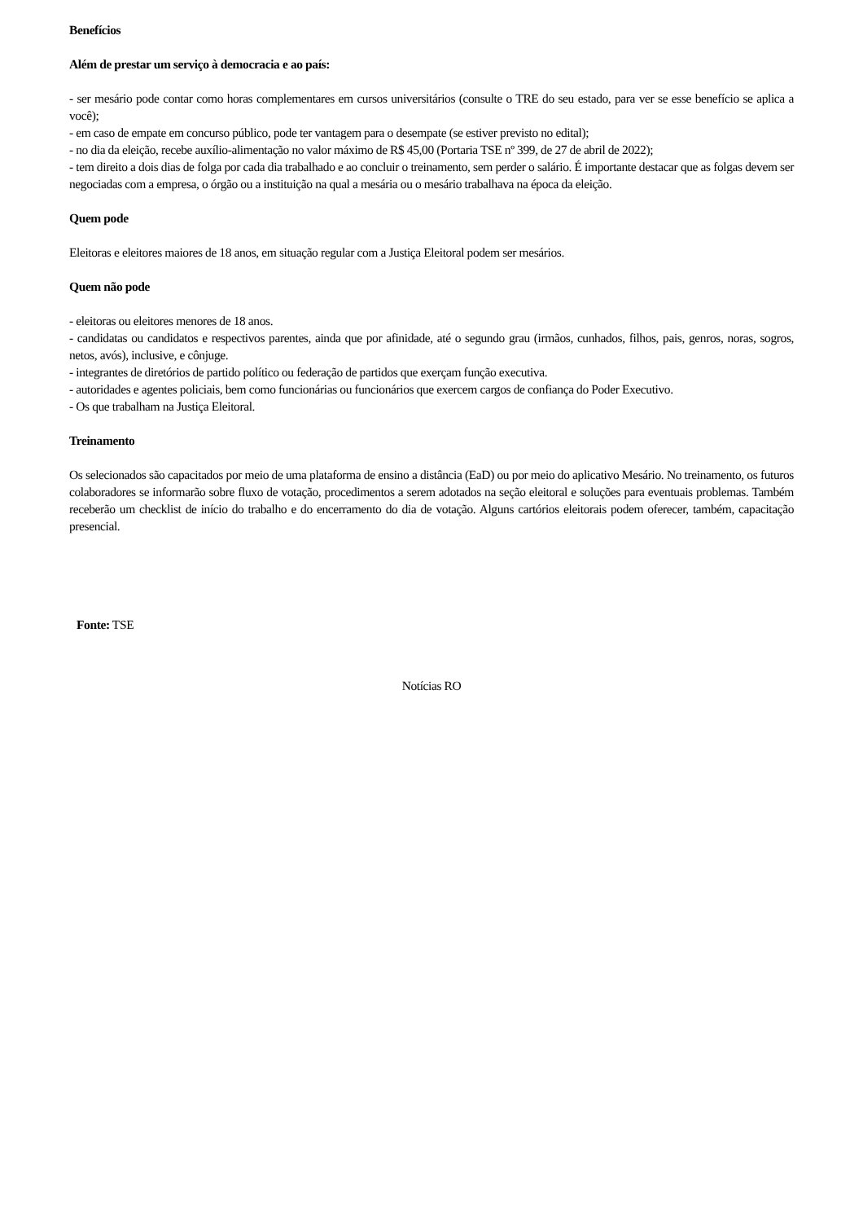Benefícios
Além de prestar um serviço à democracia e ao país:
- ser mesário pode contar como horas complementares em cursos universitários (consulte o TRE do seu estado, para ver se esse benefício se aplica a você);
- em caso de empate em concurso público, pode ter vantagem para o desempate (se estiver previsto no edital);
- no dia da eleição, recebe auxílio-alimentação no valor máximo de R$ 45,00 (Portaria TSE nº 399, de 27 de abril de 2022);
- tem direito a dois dias de folga por cada dia trabalhado e ao concluir o treinamento, sem perder o salário. É importante destacar que as folgas devem ser negociadas com a empresa, o órgão ou a instituição na qual a mesária ou o mesário trabalhava na época da eleição.
Quem pode
Eleitoras e eleitores maiores de 18 anos, em situação regular com a Justiça Eleitoral podem ser mesários.
Quem não pode
- eleitoras ou eleitores menores de 18 anos.
- candidatas ou candidatos e respectivos parentes, ainda que por afinidade, até o segundo grau (irmãos, cunhados, filhos, pais, genros, noras, sogros, netos, avós), inclusive, e cônjuge.
- integrantes de diretórios de partido político ou federação de partidos que exerçam função executiva.
- autoridades e agentes policiais, bem como funcionárias ou funcionários que exercem cargos de confiança do Poder Executivo.
- Os que trabalham na Justiça Eleitoral.
Treinamento
Os selecionados são capacitados por meio de uma plataforma de ensino a distância (EaD) ou por meio do aplicativo Mesário. No treinamento, os futuros colaboradores se informarão sobre fluxo de votação, procedimentos a serem adotados na seção eleitoral e soluções para eventuais problemas. Também receberão um checklist de início do trabalho e do encerramento do dia de votação. Alguns cartórios eleitorais podem oferecer, também, capacitação presencial.
Fonte: TSE
Notícias RO